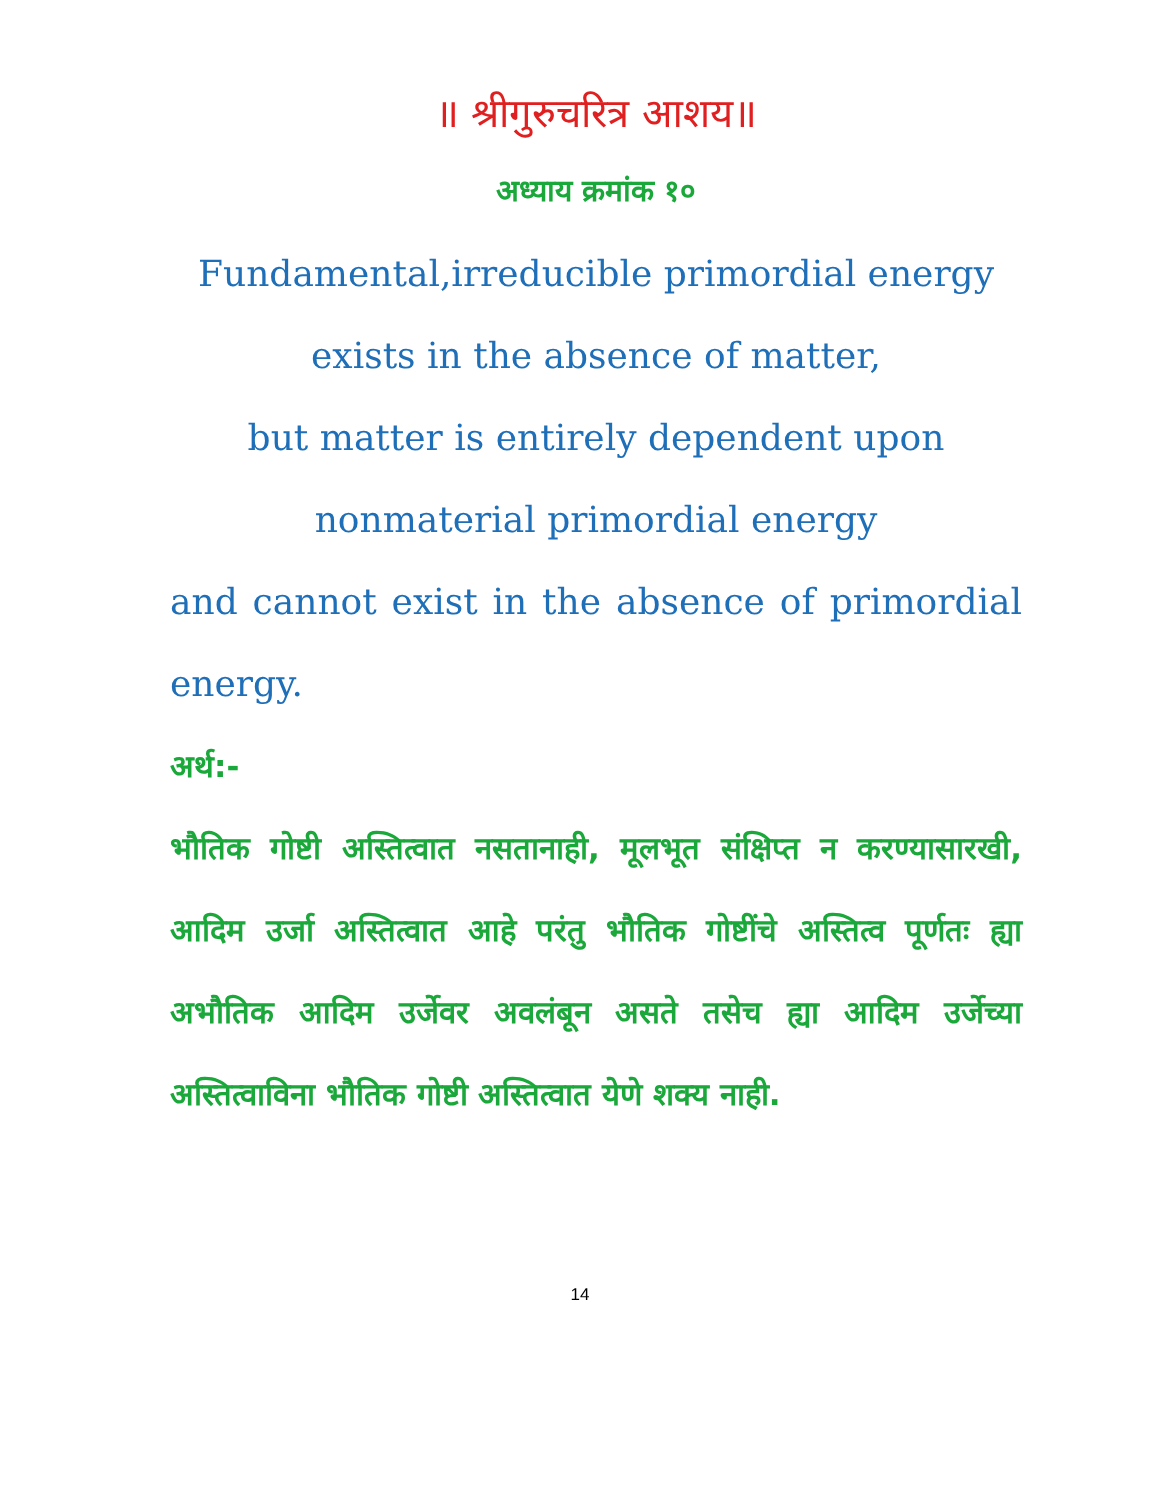॥ श्रीगुरुचरित्र आशय॥
अध्याय क्रमांक १०
Fundamental,irreducible primordial energy
exists in the absence of matter,
but matter is entirely dependent upon
nonmaterial primordial energy
and cannot exist in the absence of primordial energy.
अर्थ:-
भौतिक गोष्टी अस्तित्वात नसतानाही, मूलभूत संक्षिप्त न करण्यासारखी, आदिम उर्जा अस्तित्वात आहे परंतु भौतिक गोष्टींचे अस्तित्व पूर्णतः ह्या अभौतिक आदिम उर्जेवर अवलंबून असते तसेच ह्या आदिम उर्जेच्या अस्तित्वाविना भौतिक गोष्टी अस्तित्वात येणे शक्य नाही.
14